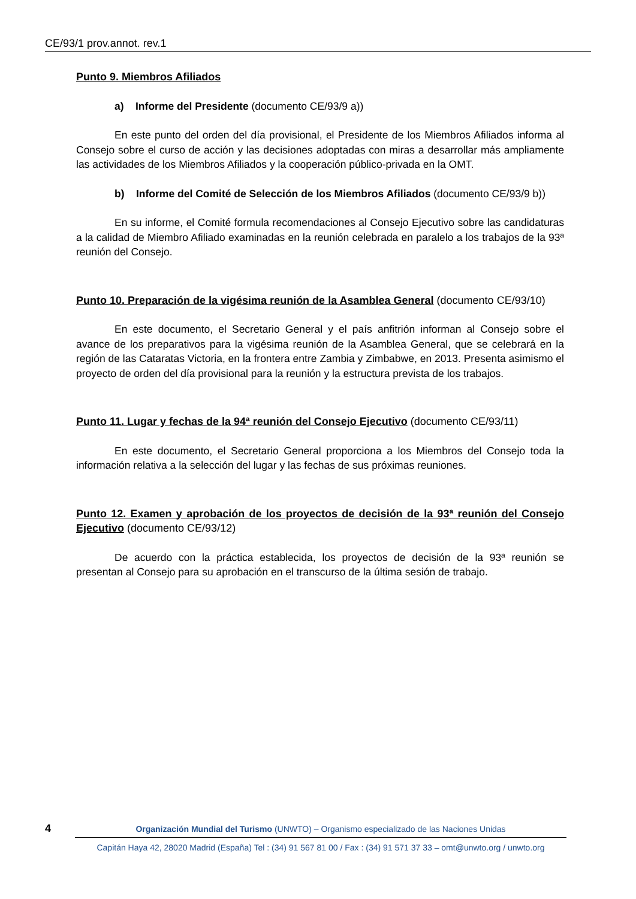CE/93/1 prov.annot. rev.1
Punto 9. Miembros Afiliados
a) Informe del Presidente (documento CE/93/9 a))
En este punto del orden del día provisional, el Presidente de los Miembros Afiliados informa al Consejo sobre el curso de acción y las decisiones adoptadas con miras a desarrollar más ampliamente las actividades de los Miembros Afiliados y la cooperación público-privada en la OMT.
b) Informe del Comité de Selección de los Miembros Afiliados (documento CE/93/9 b))
En su informe, el Comité formula recomendaciones al Consejo Ejecutivo sobre las candidaturas a la calidad de Miembro Afiliado examinadas en la reunión celebrada en paralelo a los trabajos de la 93ª reunión del Consejo.
Punto 10. Preparación de la vigésima reunión de la Asamblea General (documento CE/93/10)
En este documento, el Secretario General y el país anfitrión informan al Consejo sobre el avance de los preparativos para la vigésima reunión de la Asamblea General, que se celebrará en la región de las Cataratas Victoria, en la frontera entre Zambia y Zimbabwe, en 2013. Presenta asimismo el proyecto de orden del día provisional para la reunión y la estructura prevista de los trabajos.
Punto 11. Lugar y fechas de la 94ª reunión del Consejo Ejecutivo (documento CE/93/11)
En este documento, el Secretario General proporciona a los Miembros del Consejo toda la información relativa a la selección del lugar y las fechas de sus próximas reuniones.
Punto 12. Examen y aprobación de los proyectos de decisión de la 93ª reunión del Consejo Ejecutivo (documento CE/93/12)
De acuerdo con la práctica establecida, los proyectos de decisión de la 93ª reunión se presentan al Consejo para su aprobación en el transcurso de la última sesión de trabajo.
4
Organización Mundial del Turismo (UNWTO) – Organismo especializado de las Naciones Unidas
Capitán Haya 42, 28020 Madrid (España) Tel : (34) 91 567 81 00 / Fax : (34) 91 571 37 33 – omt@unwto.org / unwto.org